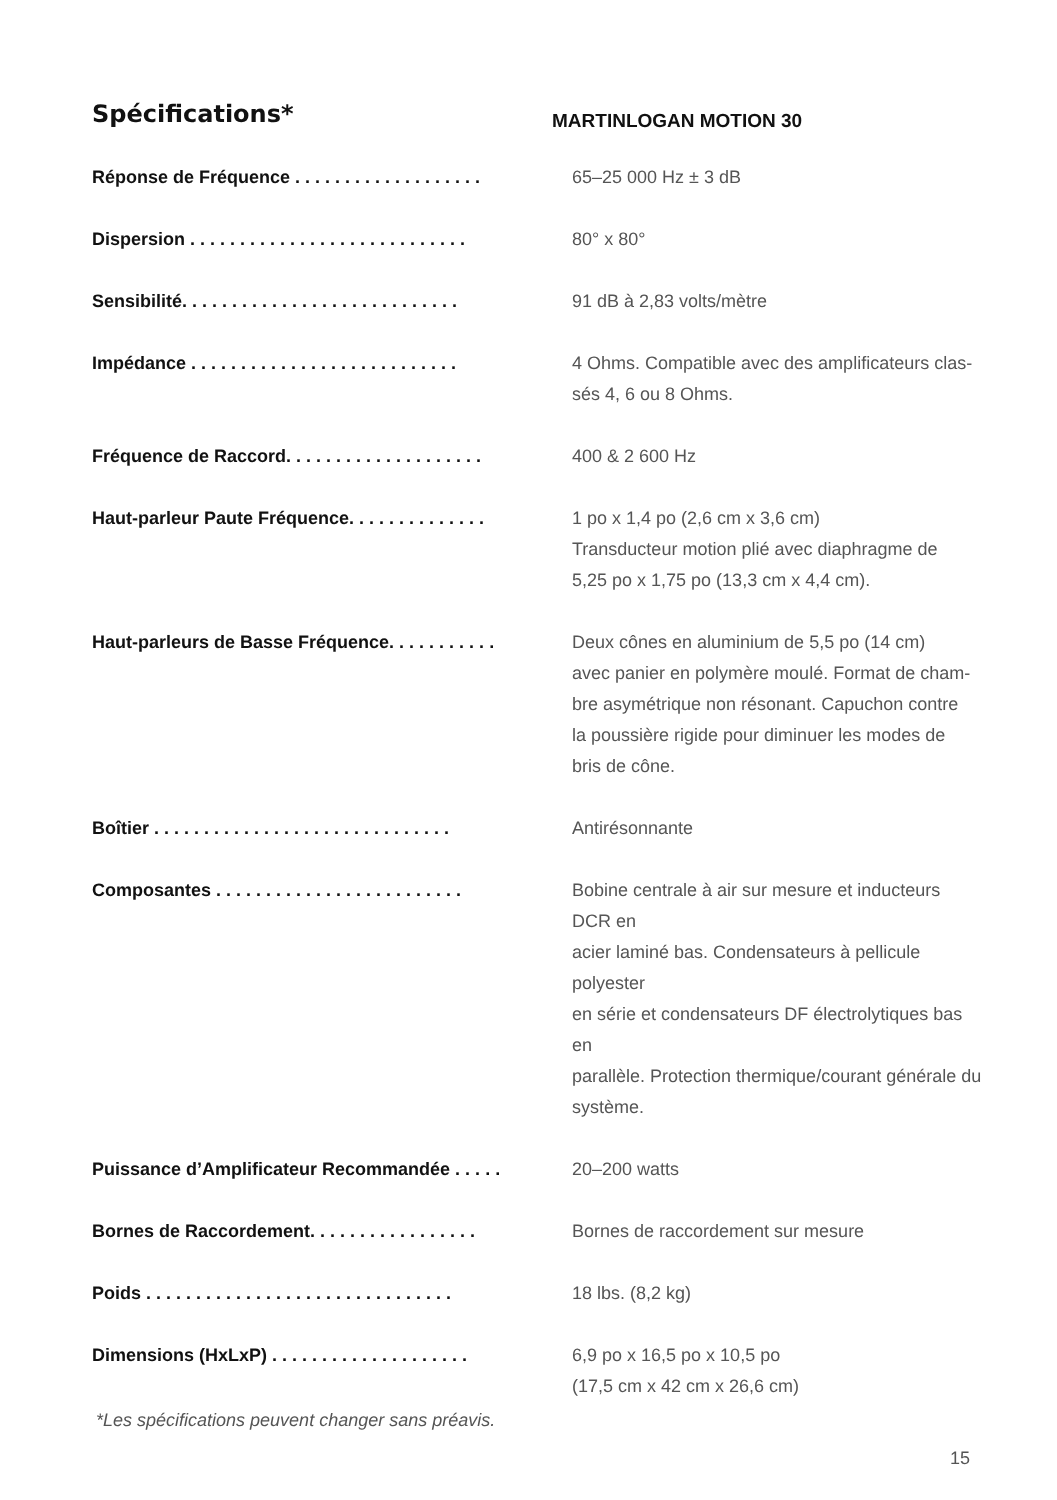Spécifications*
MARTINLOGAN MOTION 30
| Réponse de Fréquence . . . . . . . . . . . . . . . . . . . | 65–25 000 Hz ± 3 dB |
| Dispersion . . . . . . . . . . . . . . . . . . . . . . . . . . . . | 80° x 80° |
| Sensibilité. . . . . . . . . . . . . . . . . . . . . . . . . . . . | 91 dB à 2,83 volts/mètre |
| Impédance . . . . . . . . . . . . . . . . . . . . . . . . . . . | 4 Ohms. Compatible avec des amplificateurs clas- sés 4, 6 ou 8 Ohms. |
| Fréquence de Raccord. . . . . . . . . . . . . . . . . . . . | 400 & 2 600 Hz |
| Haut-parleur Paute Fréquence. . . . . . . . . . . . . . | 1 po x 1,4 po (2,6 cm x 3,6 cm) Transducteur motion plié avec diaphragme de 5,25 po x 1,75 po (13,3 cm x 4,4 cm). |
| Haut-parleurs de Basse Fréquence. . . . . . . . . . . | Deux cônes en aluminium de 5,5 po (14 cm) avec panier en polymère moulé. Format de cham- bre asymétrique non résonant. Capuchon contre la poussière rigide pour diminuer les modes de bris de cône. |
| Boîtier . . . . . . . . . . . . . . . . . . . . . . . . . . . . . . | Antirésonnante |
| Composantes . . . . . . . . . . . . . . . . . . . . . . . . . | Bobine centrale à air sur mesure et inducteurs DCR en acier laminé bas. Condensateurs à pellicule polyester en série et condensateurs DF électrolytiques bas en parallèle. Protection thermique/courant générale du système. |
| Puissance d’Amplificateur Recommandée . . . . . | 20–200 watts |
| Bornes de Raccordement. . . . . . . . . . . . . . . . . | Bornes de raccordement sur mesure |
| Poids . . . . . . . . . . . . . . . . . . . . . . . . . . . . . . . | 18 lbs. (8,2 kg) |
| Dimensions (HxLxP) . . . . . . . . . . . . . . . . . . . . | 6,9 po x 16,5 po x 10,5 po (17,5 cm x 42 cm x 26,6 cm) |
*Les spécifications peuvent changer sans préavis.
15